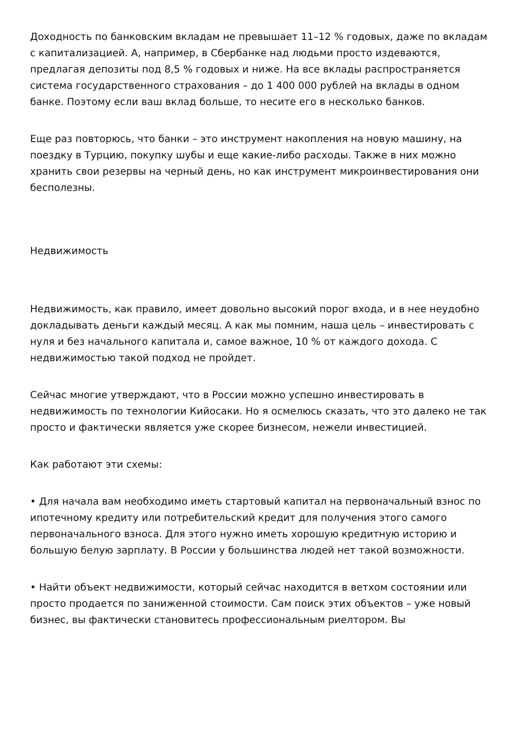Доходность по банковским вкладам не превышает 11–12 % годовых, даже по вкладам с капитализацией. А, например, в Сбербанке над людьми просто издеваются, предлагая депозиты под 8,5 % годовых и ниже. На все вклады распространяется система государственного страхования – до 1 400 000 рублей на вклады в одном банке. Поэтому если ваш вклад больше, то несите его в несколько банков.
Еще раз повторюсь, что банки – это инструмент накопления на новую машину, на поездку в Турцию, покупку шубы и еще какие-либо расходы. Также в них можно хранить свои резервы на черный день, но как инструмент микроинвестирования они бесполезны.
Недвижимость
Недвижимость, как правило, имеет довольно высокий порог входа, и в нее неудобно докладывать деньги каждый месяц. А как мы помним, наша цель – инвестировать с нуля и без начального капитала и, самое важное, 10 % от каждого дохода. С недвижимостью такой подход не пройдет.
Сейчас многие утверждают, что в России можно успешно инвестировать в недвижимость по технологии Кийосаки. Но я осмелюсь сказать, что это далеко не так просто и фактически является уже скорее бизнесом, нежели инвестицией.
Как работают эти схемы:
• Для начала вам необходимо иметь стартовый капитал на первоначальный взнос по ипотечному кредиту или потребительский кредит для получения этого самого первоначального взноса. Для этого нужно иметь хорошую кредитную историю и большую белую зарплату. В России у большинства людей нет такой возможности.
• Найти объект недвижимости, который сейчас находится в ветхом состоянии или просто продается по заниженной стоимости. Сам поиск этих объектов – уже новый бизнес, вы фактически становитесь профессиональным риелтором. Вы